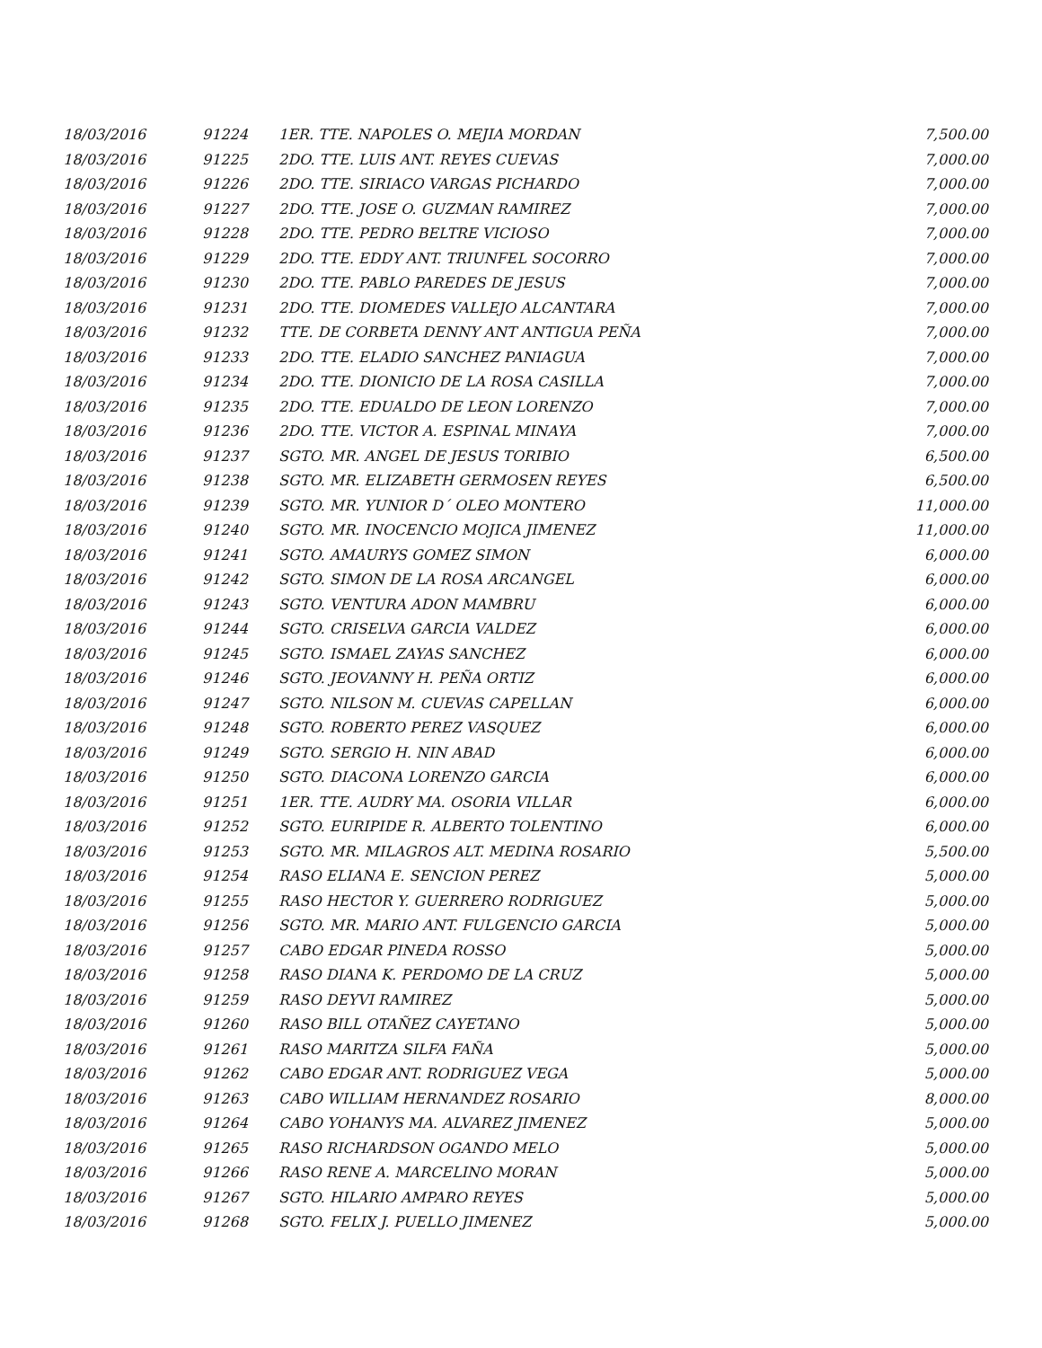| 18/03/2016 | 91224 | 1ER. TTE. NAPOLES O. MEJIA MORDAN | 7,500.00 |
| 18/03/2016 | 91225 | 2DO. TTE. LUIS ANT. REYES CUEVAS | 7,000.00 |
| 18/03/2016 | 91226 | 2DO. TTE. SIRIACO VARGAS PICHARDO | 7,000.00 |
| 18/03/2016 | 91227 | 2DO. TTE. JOSE O. GUZMAN RAMIREZ | 7,000.00 |
| 18/03/2016 | 91228 | 2DO. TTE. PEDRO BELTRE VICIOSO | 7,000.00 |
| 18/03/2016 | 91229 | 2DO. TTE. EDDY ANT. TRIUNFEL SOCORRO | 7,000.00 |
| 18/03/2016 | 91230 | 2DO. TTE. PABLO PAREDES DE JESUS | 7,000.00 |
| 18/03/2016 | 91231 | 2DO. TTE. DIOMEDES VALLEJO ALCANTARA | 7,000.00 |
| 18/03/2016 | 91232 | TTE. DE CORBETA DENNY ANT ANTIGUA PEÑA | 7,000.00 |
| 18/03/2016 | 91233 | 2DO. TTE. ELADIO SANCHEZ PANIAGUA | 7,000.00 |
| 18/03/2016 | 91234 | 2DO. TTE. DIONICIO DE LA ROSA CASILLA | 7,000.00 |
| 18/03/2016 | 91235 | 2DO. TTE. EDUALDO DE LEON LORENZO | 7,000.00 |
| 18/03/2016 | 91236 | 2DO. TTE. VICTOR A. ESPINAL MINAYA | 7,000.00 |
| 18/03/2016 | 91237 | SGTO. MR. ANGEL DE JESUS TORIBIO | 6,500.00 |
| 18/03/2016 | 91238 | SGTO. MR. ELIZABETH GERMOSEN REYES | 6,500.00 |
| 18/03/2016 | 91239 | SGTO. MR. YUNIOR D´ OLEO MONTERO | 11,000.00 |
| 18/03/2016 | 91240 | SGTO. MR. INOCENCIO MOJICA JIMENEZ | 11,000.00 |
| 18/03/2016 | 91241 | SGTO. AMAURYS GOMEZ SIMON | 6,000.00 |
| 18/03/2016 | 91242 | SGTO. SIMON DE LA ROSA ARCANGEL | 6,000.00 |
| 18/03/2016 | 91243 | SGTO. VENTURA ADON MAMBRU | 6,000.00 |
| 18/03/2016 | 91244 | SGTO. CRISELVA GARCIA VALDEZ | 6,000.00 |
| 18/03/2016 | 91245 | SGTO. ISMAEL ZAYAS SANCHEZ | 6,000.00 |
| 18/03/2016 | 91246 | SGTO. JEOVANNY H. PEÑA ORTIZ | 6,000.00 |
| 18/03/2016 | 91247 | SGTO. NILSON M. CUEVAS CAPELLAN | 6,000.00 |
| 18/03/2016 | 91248 | SGTO. ROBERTO PEREZ VASQUEZ | 6,000.00 |
| 18/03/2016 | 91249 | SGTO. SERGIO H. NIN ABAD | 6,000.00 |
| 18/03/2016 | 91250 | SGTO. DIACONA LORENZO GARCIA | 6,000.00 |
| 18/03/2016 | 91251 | 1ER. TTE. AUDRY MA. OSORIA VILLAR | 6,000.00 |
| 18/03/2016 | 91252 | SGTO. EURIPIDE R. ALBERTO TOLENTINO | 6,000.00 |
| 18/03/2016 | 91253 | SGTO. MR. MILAGROS ALT. MEDINA ROSARIO | 5,500.00 |
| 18/03/2016 | 91254 | RASO ELIANA E. SENCION PEREZ | 5,000.00 |
| 18/03/2016 | 91255 | RASO HECTOR Y. GUERRERO RODRIGUEZ | 5,000.00 |
| 18/03/2016 | 91256 | SGTO. MR. MARIO ANT. FULGENCIO GARCIA | 5,000.00 |
| 18/03/2016 | 91257 | CABO EDGAR PINEDA ROSSO | 5,000.00 |
| 18/03/2016 | 91258 | RASO DIANA K. PERDOMO DE LA CRUZ | 5,000.00 |
| 18/03/2016 | 91259 | RASO DEYVI RAMIREZ | 5,000.00 |
| 18/03/2016 | 91260 | RASO BILL OTAÑEZ CAYETANO | 5,000.00 |
| 18/03/2016 | 91261 | RASO MARITZA SILFA FAÑA | 5,000.00 |
| 18/03/2016 | 91262 | CABO EDGAR ANT. RODRIGUEZ VEGA | 5,000.00 |
| 18/03/2016 | 91263 | CABO WILLIAM HERNANDEZ ROSARIO | 8,000.00 |
| 18/03/2016 | 91264 | CABO YOHANYS MA. ALVAREZ JIMENEZ | 5,000.00 |
| 18/03/2016 | 91265 | RASO RICHARDSON OGANDO MELO | 5,000.00 |
| 18/03/2016 | 91266 | RASO RENE A. MARCELINO MORAN | 5,000.00 |
| 18/03/2016 | 91267 | SGTO. HILARIO AMPARO REYES | 5,000.00 |
| 18/03/2016 | 91268 | SGTO. FELIX J. PUELLO JIMENEZ | 5,000.00 |